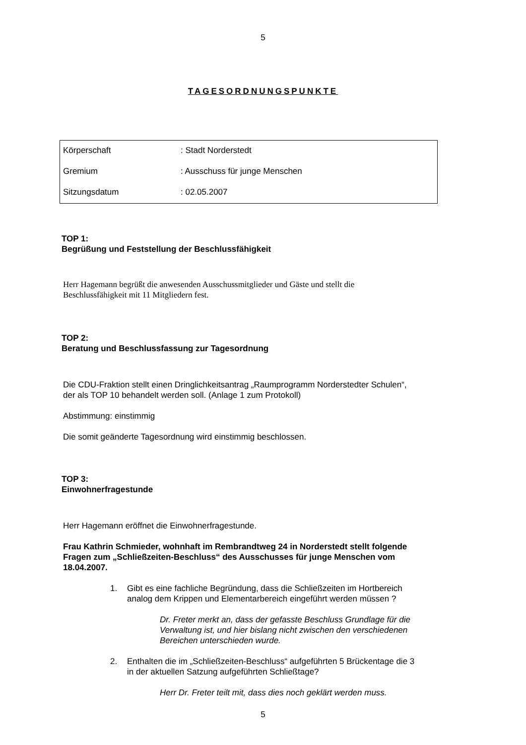5
TAGESORDNUNGSPUNKTE
| Körperschaft | : Stadt Norderstedt |
| Gremium | : Ausschuss für junge Menschen |
| Sitzungsdatum | : 02.05.2007 |
TOP 1:
Begrüßung und Feststellung der Beschlussfähigkeit
Herr Hagemann begrüßt die anwesenden Ausschussmitglieder und Gäste und stellt die
Beschlussfähigkeit mit 11 Mitgliedern fest.
TOP 2:
Beratung und Beschlussfassung zur Tagesordnung
Die CDU-Fraktion stellt einen Dringlichkeitsantrag „Raumprogramm Norderstedter Schulen“,
der als TOP 10 behandelt werden soll. (Anlage 1 zum Protokoll)
Abstimmung: einstimmig
Die somit geänderte Tagesordnung wird einstimmig beschlossen.
TOP 3:
Einwohnerfragestunde
Herr Hagemann eröffnet die Einwohnerfragestunde.
Frau Kathrin Schmieder, wohnhaft im Rembrandtweg 24 in Norderstedt stellt folgende
Fragen zum „Schließzeiten-Beschluss“ des Ausschusses für junge Menschen vom
18.04.2007.
1. Gibt es eine fachliche Begründung, dass die Schließzeiten im Hortbereich
analog dem Krippen und Elementarbereich eingeführt werden müssen ?
Dr. Freter merkt an, dass der gefasste Beschluss Grundlage für die
Verwaltung ist, und hier bislang nicht zwischen den verschiedenen
Bereichen unterschieden wurde.
2. Enthalten die im „Schließzeiten-Beschluss“ aufgeführten 5 Brückentage die 3
in der aktuellen Satzung aufgeführten Schließtage?
Herr Dr. Freter teilt mit, dass dies noch geklärt werden muss.
5